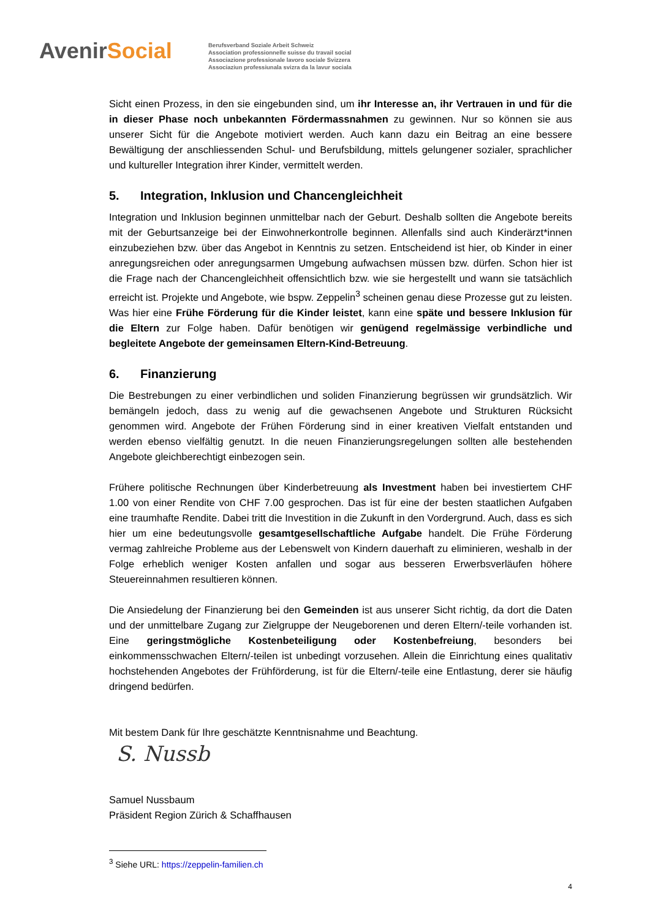AvenirSocial
Berufsverband Soziale Arbeit Schweiz
Association professionnelle suisse du travail social
Associazione professionale lavoro sociale Svizzera
Associaziun professiunala svizra da la lavur sociala
Sicht einen Prozess, in den sie eingebunden sind, um ihr Interesse an, ihr Vertrauen in und für die in dieser Phase noch unbekannten Fördermassnahmen zu gewinnen. Nur so können sie aus unserer Sicht für die Angebote motiviert werden. Auch kann dazu ein Beitrag an eine bessere Bewältigung der anschliessenden Schul- und Berufsbildung, mittels gelungener sozialer, sprachlicher und kultureller Integration ihrer Kinder, vermittelt werden.
5. Integration, Inklusion und Chancengleichheit
Integration und Inklusion beginnen unmittelbar nach der Geburt. Deshalb sollten die Angebote bereits mit der Geburtsanzeige bei der Einwohnerkontrolle beginnen. Allenfalls sind auch Kinderärzt*innen einzubeziehen bzw. über das Angebot in Kenntnis zu setzen. Entscheidend ist hier, ob Kinder in einer anregungsreichen oder anregungsarmen Umgebung aufwachsen müssen bzw. dürfen. Schon hier ist die Frage nach der Chancengleichheit offensichtlich bzw. wie sie hergestellt und wann sie tatsächlich erreicht ist. Projekte und Angebote, wie bspw. Zeppelin<sup>3</sup> scheinen genau diese Prozesse gut zu leisten. Was hier eine Frühe Förderung für die Kinder leistet, kann eine späte und bessere Inklusion für die Eltern zur Folge haben. Dafür benötigen wir genügend regelmässige verbindliche und begleitete Angebote der gemeinsamen Eltern-Kind-Betreuung.
6. Finanzierung
Die Bestrebungen zu einer verbindlichen und soliden Finanzierung begrüssen wir grundsätzlich. Wir bemängeln jedoch, dass zu wenig auf die gewachsenen Angebote und Strukturen Rücksicht genommen wird. Angebote der Frühen Förderung sind in einer kreativen Vielfalt entstanden und werden ebenso vielfältig genutzt. In die neuen Finanzierungsregelungen sollten alle bestehenden Angebote gleichberechtigt einbezogen sein.
Frühere politische Rechnungen über Kinderbetreuung als Investment haben bei investiertem CHF 1.00 von einer Rendite von CHF 7.00 gesprochen. Das ist für eine der besten staatlichen Aufgaben eine traumhafte Rendite. Dabei tritt die Investition in die Zukunft in den Vordergrund. Auch, dass es sich hier um eine bedeutungsvolle gesamtgesellschaftliche Aufgabe handelt. Die Frühe Förderung vermag zahlreiche Probleme aus der Lebenswelt von Kindern dauerhaft zu eliminieren, weshalb in der Folge erheblich weniger Kosten anfallen und sogar aus besseren Erwerbsverläufen höhere Steuereinnahmen resultieren können.
Die Ansiedelung der Finanzierung bei den Gemeinden ist aus unserer Sicht richtig, da dort die Daten und der unmittelbare Zugang zur Zielgruppe der Neugeborenen und deren Eltern/-teile vorhanden ist. Eine geringstmögliche Kostenbeteiligung oder Kostenbefreiung, besonders bei einkommensschwachen Eltern/-teilen ist unbedingt vorzusehen. Allein die Einrichtung eines qualitativ hochstehenden Angebotes der Frühförderung, ist für die Eltern/-teile eine Entlastung, derer sie häufig dringend bedürfen.
Mit bestem Dank für Ihre geschätzte Kenntnisnahme und Beachtung.
S. Nussb
Samuel Nussbaum
Präsident Region Zürich & Schaffhausen
<sup>3</sup> Siehe URL: https://zeppelin-familien.ch
4